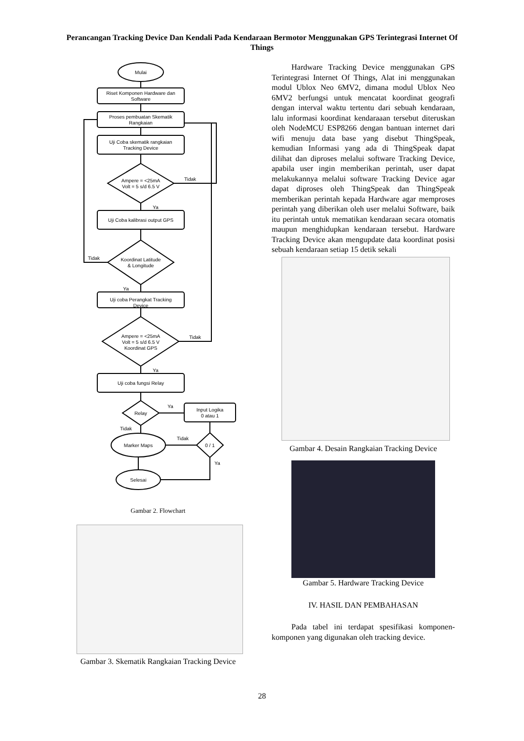Perancangan Tracking Device Dan Kendali Pada Kendaraan Bermotor Menggunakan GPS Terintegrasi Internet Of Things
Mulai
Riset Komponen Hardware dan
Software
Proses pembuatan Skematik
Rangkaian
Uji Coba skematik rangkaian
Tracking Device
Ampere = <25mA
Volt = 5 s/d 6.5 V
Uji Coba kalibrasi output GPS
Koordinat Latitude
& Longitude
Uji coba Perangkat Tracking
Device
Ampere = <25mA
Volt = 5 s/d 6.5 V
Koordinat GPS
Uji coba fungsi Relay
Relay
Input Logika
0 atau 1
0 / 1
Marker Maps
Selesai
Tidak
Ya
Tidak
Ya
Tidak
Ya
Ya
Tidak
Tidak
Ya
Gambar 2. Flowchart
Gambar 3. Skematik Rangkaian Tracking Device
Hardware Tracking Device menggunakan GPS Terintegrasi Internet Of Things, Alat ini menggunakan modul Ublox Neo 6MV2, dimana modul Ublox Neo 6MV2 berfungsi untuk mencatat koordinat geografi dengan interval waktu tertentu dari sebuah kendaraan, lalu informasi koordinat kendaraaan tersebut diteruskan oleh NodeMCU ESP8266 dengan bantuan internet dari wifi menuju data base yang disebut ThingSpeak, kemudian Informasi yang ada di ThingSpeak dapat dilihat dan diproses melalui software Tracking Device, apabila user ingin memberikan perintah, user dapat melakukannya melalui software Tracking Device agar dapat diproses oleh ThingSpeak dan ThingSpeak memberikan perintah kepada Hardware agar memproses perintah yang diberikan oleh user melalui Software, baik itu perintah untuk mematikan kendaraan secara otomatis maupun menghidupkan kendaraan tersebut. Hardware Tracking Device akan mengupdate data koordinat posisi sebuah kendaraan setiap 15 detik sekali
Gambar 4. Desain Rangkaian Tracking Device
Gambar 5. Hardware Tracking Device
IV. HASIL DAN PEMBAHASAN
Pada tabel ini terdapat spesifikasi komponen-komponen yang digunakan oleh tracking device.
28